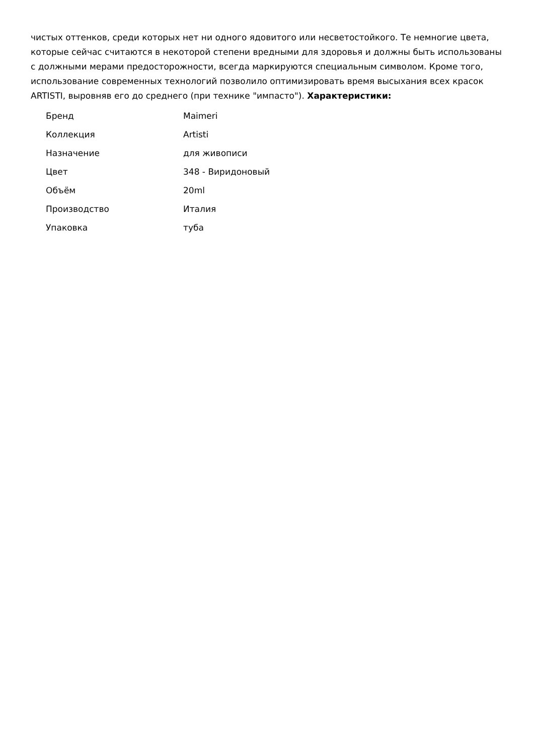чистых оттенков, среди которых нет ни одного ядовитого или несветостойкого. Те немногие цвета, которые сейчас считаются в некоторой степени вредными для здоровья и должны быть использованы с должными мерами предосторожности, всегда маркируются специальным символом. Кроме того, использование современных технологий позволило оптимизировать время высыхания всех красок ARTISTI, выровняв его до среднего (при технике "импасто"). Характеристики:
| Бренд | Maimeri |
| Коллекция | Artisti |
| Назначение | для живописи |
| Цвет | 348 - Виридоновый |
| Объём | 20ml |
| Производство | Италия |
| Упаковка | туба |